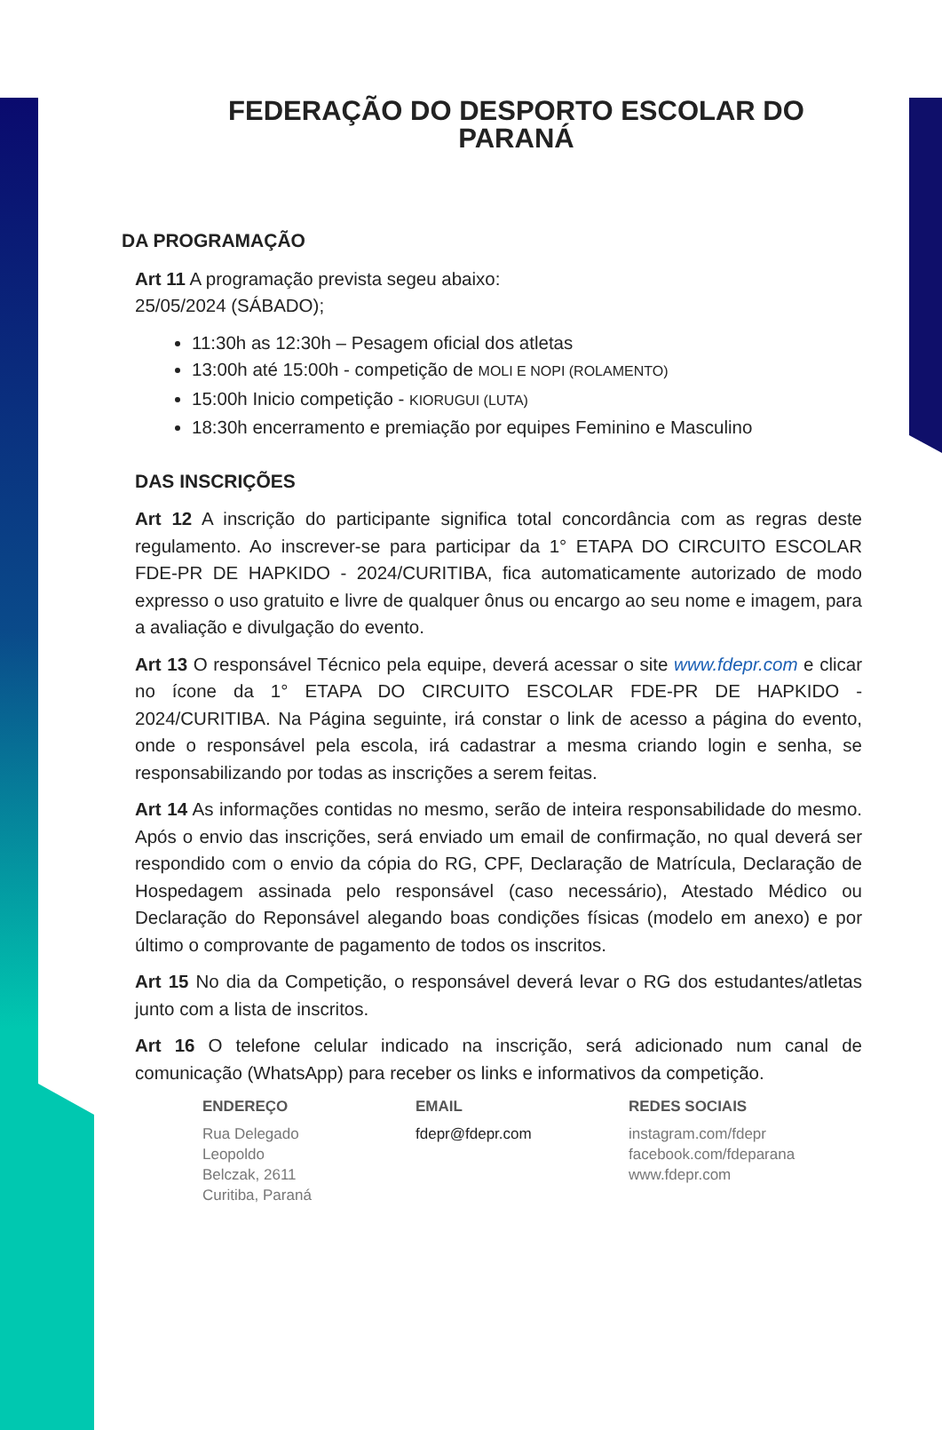FEDERAÇÃO DO DESPORTO ESCOLAR DO PARANÁ
DA PROGRAMAÇÃO
Art 11 A programação prevista segeu abaixo:
25/05/2024 (SÁBADO);
11:30h as 12:30h – Pesagem oficial dos atletas
13:00h até 15:00h - competição de MOLI E NOPI (ROLAMENTO)
15:00h Inicio competição - KIORUGUI (LUTA)
18:30h encerramento e premiação por equipes Feminino e Masculino
DAS INSCRIÇÕES
Art 12 A inscrição do participante significa total concordância com as regras deste regulamento. Ao inscrever-se para participar da 1° ETAPA DO CIRCUITO ESCOLAR FDE-PR DE HAPKIDO - 2024/CURITIBA, fica automaticamente autorizado de modo expresso o uso gratuito e livre de qualquer ônus ou encargo ao seu nome e imagem, para a avaliação e divulgação do evento.
Art 13 O responsável Técnico pela equipe, deverá acessar o site www.fdepr.com e clicar no ícone da 1° ETAPA DO CIRCUITO ESCOLAR FDE-PR DE HAPKIDO - 2024/CURITIBA. Na Página seguinte, irá constar o link de acesso a página do evento, onde o responsável pela escola, irá cadastrar a mesma criando login e senha, se responsabilizando por todas as inscrições a serem feitas.
Art 14 As informações contidas no mesmo, serão de inteira responsabilidade do mesmo. Após o envio das inscrições, será enviado um email de confirmação, no qual deverá ser respondido com o envio da cópia do RG, CPF, Declaração de Matrícula, Declaração de Hospedagem assinada pelo responsável (caso necessário), Atestado Médico ou Declaração do Reponsável alegando boas condições físicas (modelo em anexo) e por último o comprovante de pagamento de todos os inscritos.
Art 15 No dia da Competição, o responsável deverá levar o RG dos estudantes/atletas junto com a lista de inscritos.
Art 16 O telefone celular indicado na inscrição, será adicionado num canal de comunicação (WhatsApp) para receber os links e informativos da competição.
ENDEREÇO
Rua Delegado
Leopoldo
Belczak, 2611
Curitiba, Paraná
EMAIL
fdepr@fdepr.com
REDES SOCIAIS
instagram.com/fdepr
facebook.com/fdeparana
www.fdepr.com